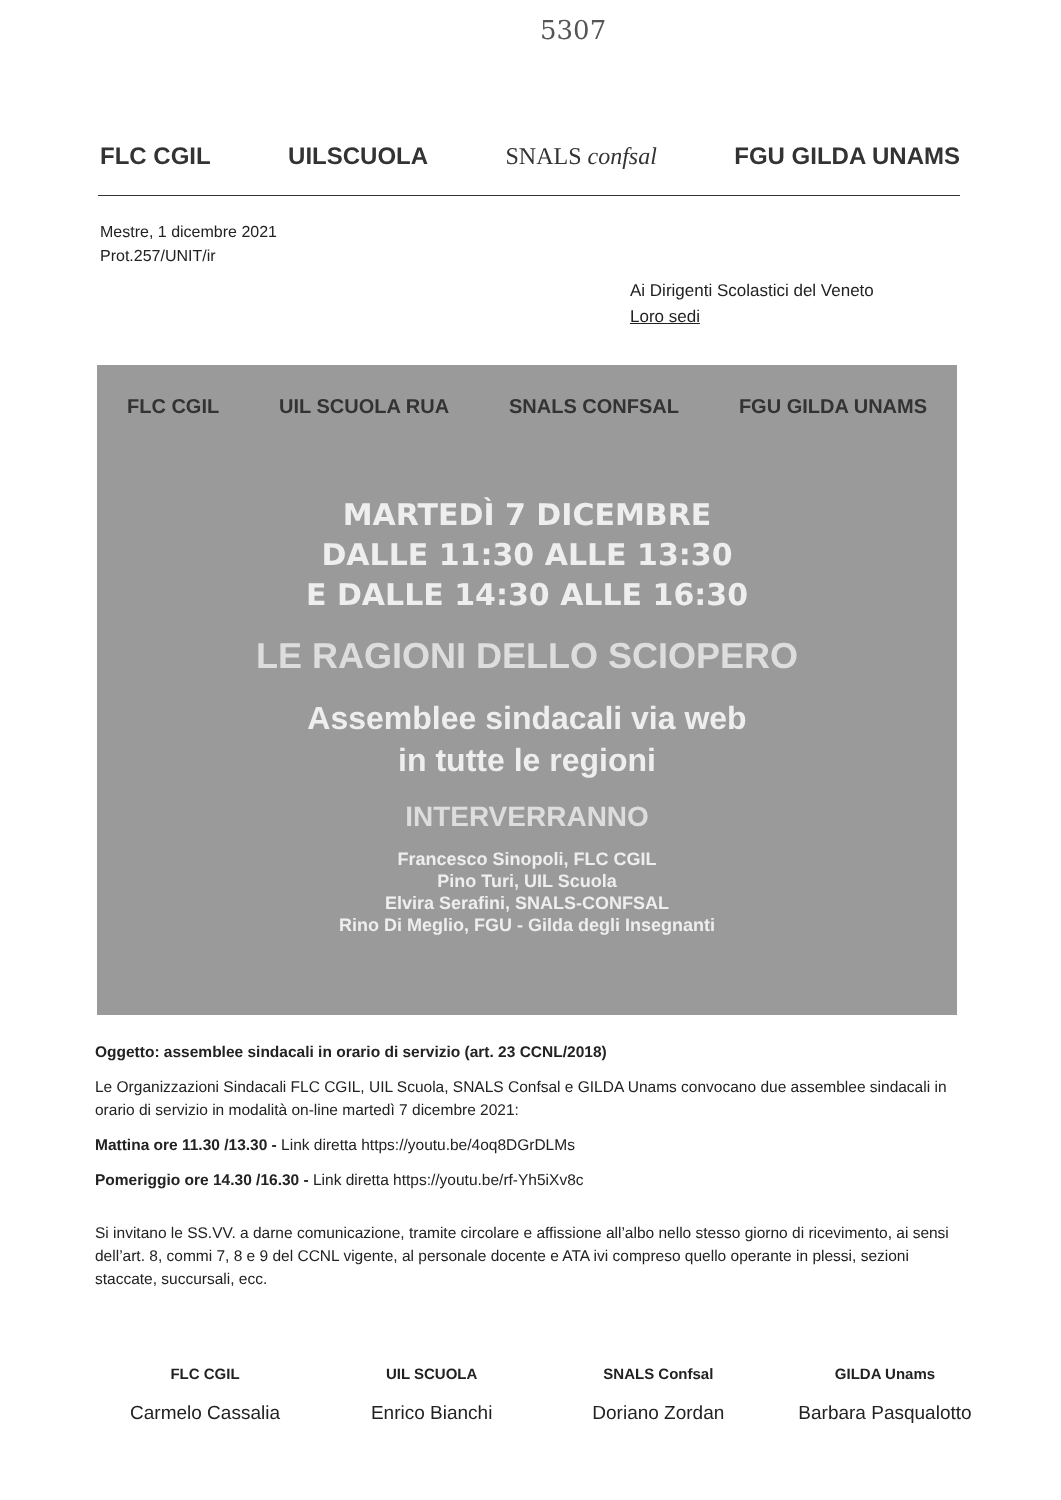5307
FLC CGIL
UILSCUOLA
SNALS confsal
FGU GILDA UNAMS
Mestre, 1 dicembre 2021
Prot.257/UNIT/ir
Ai Dirigenti Scolastici del Veneto
Loro sedi
FLC CGIL UIL SCUOLA RUA SNALS CONFSAL FGU GILDA UNAMS
MARTEDÌ 7 DICEMBRE
DALLE 11:30 ALLE 13:30
E DALLE 14:30 ALLE 16:30
LE RAGIONI DELLO SCIOPERO
Assemblee sindacali via web
in tutte le regioni
INTERVERRANNO
Francesco Sinopoli, FLC CGIL
Pino Turi, UIL Scuola
Elvira Serafini, SNALS-CONFSAL
Rino Di Meglio, FGU - Gilda degli Insegnanti
Oggetto: assemblee sindacali in orario di servizio (art. 23 CCNL/2018)
Le Organizzazioni Sindacali FLC CGIL, UIL Scuola, SNALS Confsal e GILDA Unams convocano due assemblee sindacali in orario di servizio in modalità on-line martedì 7 dicembre 2021:
Mattina ore 11.30 /13.30 - Link diretta https://youtu.be/4oq8DGrDLMs
Pomeriggio ore 14.30 /16.30 - Link diretta https://youtu.be/rf-Yh5iXv8c
Si invitano le SS.VV. a darne comunicazione, tramite circolare e affissione all’albo nello stesso giorno di ricevimento, ai sensi dell’art. 8, commi 7, 8 e 9 del CCNL vigente, al personale docente e ATA ivi compreso quello operante in plessi, sezioni staccate, succursali, ecc.
FLC CGIL
Carmelo Cassalia
UIL SCUOLA
Enrico Bianchi
SNALS Confsal
Doriano Zordan
GILDA Unams
Barbara Pasqualotto